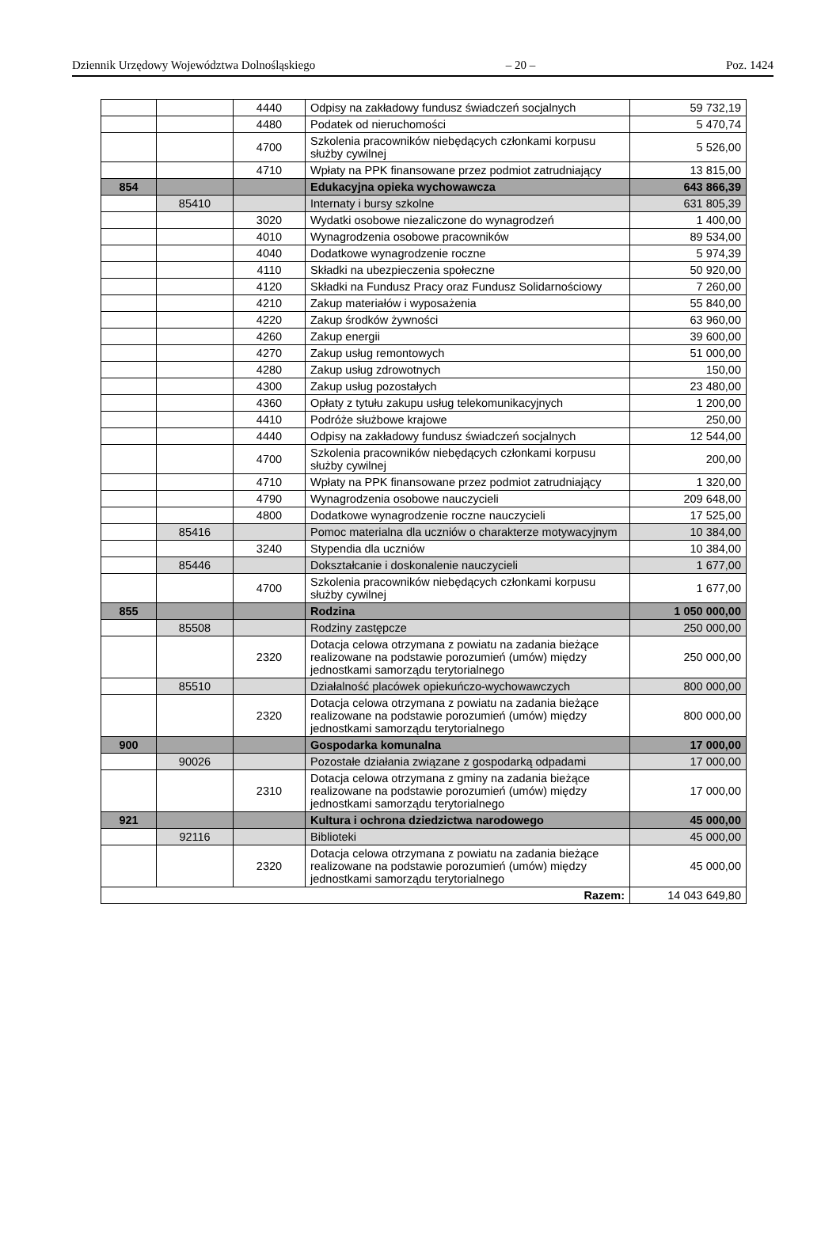Dziennik Urzędowy Województwa Dolnośląskiego – 20 – Poz. 1424
| | | 4440 | Odpisy na zakładowy fundusz świadczeń socjalnych | 59 732,19 |
| | | 4480 | Podatek od nieruchomości | 5 470,74 |
| | | 4700 | Szkolenia pracowników niebędących członkami korpusu służby cywilnej | 5 526,00 |
| | | 4710 | Wpłaty na PPK finansowane przez podmiot zatrudniający | 13 815,00 |
| 854 | | | Edukacyjna opieka wychowawcza | 643 866,39 |
| | 85410 | | Internaty i bursy szkolne | 631 805,39 |
| | | 3020 | Wydatki osobowe niezaliczone do wynagrodzeń | 1 400,00 |
| | | 4010 | Wynagrodzenia osobowe pracowników | 89 534,00 |
| | | 4040 | Dodatkowe wynagrodzenie roczne | 5 974,39 |
| | | 4110 | Składki na ubezpieczenia społeczne | 50 920,00 |
| | | 4120 | Składki na Fundusz Pracy oraz Fundusz Solidarnościowy | 7 260,00 |
| | | 4210 | Zakup materiałów i wyposażenia | 55 840,00 |
| | | 4220 | Zakup środków żywności | 63 960,00 |
| | | 4260 | Zakup energii | 39 600,00 |
| | | 4270 | Zakup usług remontowych | 51 000,00 |
| | | 4280 | Zakup usług zdrowotnych | 150,00 |
| | | 4300 | Zakup usług pozostałych | 23 480,00 |
| | | 4360 | Opłaty z tytułu zakupu usług telekomunikacyjnych | 1 200,00 |
| | | 4410 | Podróże służbowe krajowe | 250,00 |
| | | 4440 | Odpisy na zakładowy fundusz świadczeń socjalnych | 12 544,00 |
| | | 4700 | Szkolenia pracowników niebędących członkami korpusu służby cywilnej | 200,00 |
| | | 4710 | Wpłaty na PPK finansowane przez podmiot zatrudniający | 1 320,00 |
| | | 4790 | Wynagrodzenia osobowe nauczycieli | 209 648,00 |
| | | 4800 | Dodatkowe wynagrodzenie roczne nauczycieli | 17 525,00 |
| | 85416 | | Pomoc materialna dla uczniów o charakterze motywacyjnym | 10 384,00 |
| | | 3240 | Stypendia dla uczniów | 10 384,00 |
| | 85446 | | Dokształcanie i doskonalenie nauczycieli | 1 677,00 |
| | | 4700 | Szkolenia pracowników niebędących członkami korpusu służby cywilnej | 1 677,00 |
| 855 | | | Rodzina | 1 050 000,00 |
| | 85508 | | Rodziny zastępcze | 250 000,00 |
| | | 2320 | Dotacja celowa otrzymana z powiatu na zadania bieżące realizowane na podstawie porozumień (umów) między jednostkami samorządu terytorialnego | 250 000,00 |
| | 85510 | | Działalność placówek opiekuńczo-wychowawczych | 800 000,00 |
| | | 2320 | Dotacja celowa otrzymana z powiatu na zadania bieżące realizowane na podstawie porozumień (umów) między jednostkami samorządu terytorialnego | 800 000,00 |
| 900 | | | Gospodarka komunalna | 17 000,00 |
| | 90026 | | Pozostałe działania związane z gospodarką odpadami | 17 000,00 |
| | | 2310 | Dotacja celowa otrzymana z gminy na zadania bieżące realizowane na podstawie porozumień (umów) między jednostkami samorządu terytorialnego | 17 000,00 |
| 921 | | | Kultura i ochrona dziedzictwa narodowego | 45 000,00 |
| | 92116 | | Biblioteki | 45 000,00 |
| | | 2320 | Dotacja celowa otrzymana z powiatu na zadania bieżące realizowane na podstawie porozumień (umów) między jednostkami samorządu terytorialnego | 45 000,00 |
| Razem: | | | | 14 043 649,80 |